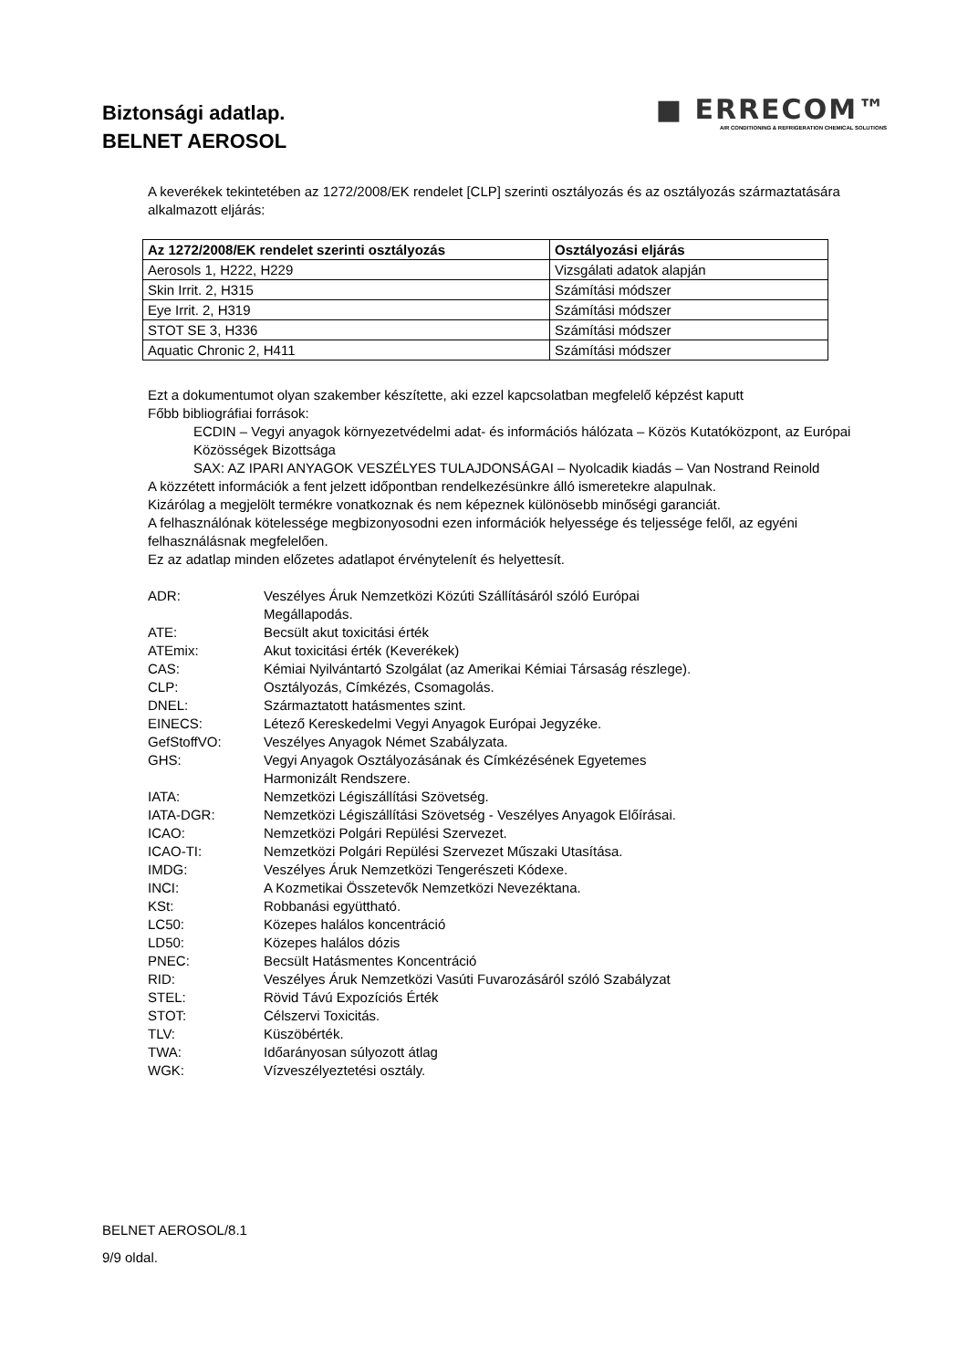Biztonsági adatlap.
BELNET AEROSOL
■ ERRECOM™
AIR CONDITIONING & REFRIGERATION CHEMICAL SOLUTIONS
A keverékek tekintetében az 1272/2008/EK rendelet [CLP] szerinti osztályozás és az osztályozás származtatására alkalmazott eljárás:
| Az 1272/2008/EK rendelet szerinti osztályozás | Osztályozási eljárás |
| --- | --- |
| Aerosols 1, H222, H229 | Vizsgálati adatok alapján |
| Skin Irrit. 2, H315 | Számítási módszer |
| Eye Irrit. 2, H319 | Számítási módszer |
| STOT SE 3, H336 | Számítási módszer |
| Aquatic Chronic 2, H411 | Számítási módszer |
Ezt a dokumentumot olyan szakember készítette, aki ezzel kapcsolatban megfelelő képzést kaputt
Főbb bibliográfiai források:
ECDIN – Vegyi anyagok környezetvédelmi adat- és információs hálózata – Közös Kutatóközpont, az Európai Közösségek Bizottsága
SAX: AZ IPARI ANYAGOK VESZÉLYES TULAJDONSÁGAI – Nyolcadik kiadás – Van Nostrand Reinold
A közzétett információk a fent jelzett időpontban rendelkezésünkre álló ismeretekre alapulnak.
Kizárólag a megjelölt termékre vonatkoznak és nem képeznek különösebb minőségi garanciát.
A felhasználónak kötelessége megbizonyosodni ezen információk helyessége és teljessége felől, az egyéni felhasználásnak megfelelően.
Ez az adatlap minden előzetes adatlapot érvénytelenít és helyettesít.
ADR: Veszélyes Áruk Nemzetközi Közúti Szállításáról szóló Európai
Megállapodás.
ATE: Becsült akut toxicitási érték
ATEmix: Akut toxicitási érték (Keverékek)
CAS: Kémiai Nyilvántartó Szolgálat (az Amerikai Kémiai Társaság részlege).
CLP: Osztályozás, Címkézés, Csomagolás.
DNEL: Származtatott hatásmentes szint.
EINECS: Létező Kereskedelmi Vegyi Anyagok Európai Jegyzéke.
GefStoffVO: Veszélyes Anyagok Német Szabályzata.
GHS: Vegyi Anyagok Osztályozásának és Címkézésének Egyetemes
Harmonizált Rendszere.
IATA: Nemzetközi Légiszállítási Szövetség.
IATA-DGR: Nemzetközi Légiszállítási Szövetség - Veszélyes Anyagok Előírásai.
ICAO: Nemzetközi Polgári Repülési Szervezet.
ICAO-TI: Nemzetközi Polgári Repülési Szervezet Műszaki Utasítása.
IMDG: Veszélyes Áruk Nemzetközi Tengerészeti Kódexe.
INCI: A Kozmetikai Összetevők Nemzetközi Nevezéktana.
KSt: Robbanási együttható.
LC50: Közepes halálos koncentráció
LD50: Közepes halálos dózis
PNEC: Becsült Hatásmentes Koncentráció
RID: Veszélyes Áruk Nemzetközi Vasúti Fuvarozásáról szóló Szabályzat
STEL: Rövid Távú Expozíciós Érték
STOT: Célszervi Toxicitás.
TLV: Küszöbérték.
TWA: Időarányosan súlyozott átlag
WGK: Vízveszélyeztetési osztály.
BELNET AEROSOL/8.1
9/9 oldal.